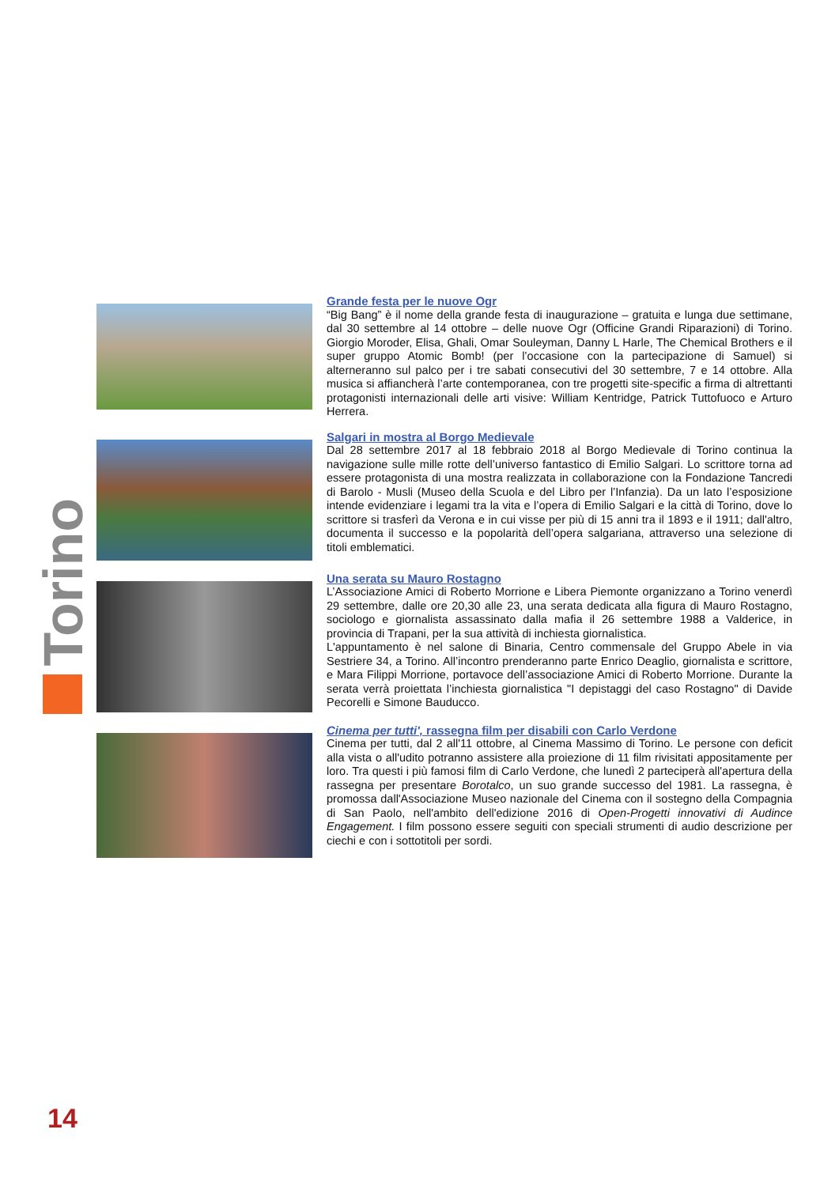Torino
Grande festa per le nuove Ogr
“Big Bang” è il nome della grande festa di inaugurazione – gratuita e lunga due settimane, dal 30 settembre al 14 ottobre – delle nuove Ogr (Officine Grandi Riparazioni) di Torino. Giorgio Moroder, Elisa, Ghali, Omar Souleyman, Danny L Harle, The Chemical Brothers e il super gruppo Atomic Bomb! (per l’occasione con la partecipazione di Samuel) si alterneranno sul palco per i tre sabati consecutivi del 30 settembre, 7 e 14 ottobre. Alla musica si affiancherà l’arte contemporanea, con tre progetti site-specific a firma di altrettanti protagonisti internazionali delle arti visive: William Kentridge, Patrick Tuttofuoco e Arturo Herrera.
Salgari in mostra al Borgo Medievale
Dal 28 settembre 2017 al 18 febbraio 2018 al Borgo Medievale di Torino continua la navigazione sulle mille rotte dell’universo fantastico di Emilio Salgari. Lo scrittore torna ad essere protagonista di una mostra realizzata in collaborazione con la Fondazione Tancredi di Barolo - Musli (Museo della Scuola e del Libro per l’Infanzia). Da un lato l’esposizione intende evidenziare i legami tra la vita e l’opera di Emilio Salgari e la città di Torino, dove lo scrittore si trasferì da Verona e in cui visse per più di 15 anni tra il 1893 e il 1911; dall'altro, documenta il successo e la popolarità dell’opera salgariana, attraverso una selezione di titoli emblematici.
Una serata su Mauro Rostagno
L’Associazione Amici di Roberto Morrione e Libera Piemonte organizzano a Torino venerdì 29 settembre, dalle ore 20,30 alle 23, una serata dedicata alla figura di Mauro Rostagno, sociologo e giornalista assassinato dalla mafia il 26 settembre 1988 a Valderice, in provincia di Trapani, per la sua attività di inchiesta giornalistica.
L'appuntamento è nel salone di Binaria, Centro commensale del Gruppo Abele in via Sestriere 34, a Torino. All’incontro prenderanno parte Enrico Deaglio, giornalista e scrittore, e Mara Filippi Morrione, portavoce dell’associazione Amici di Roberto Morrione. Durante la serata verrà proiettata l’inchiesta giornalistica "I depistaggi del caso Rostagno" di Davide Pecorelli e Simone Bauducco.
Cinema per tutti', rassegna film per disabili con Carlo Verdone
Cinema per tutti, dal 2 all'11 ottobre, al Cinema Massimo di Torino. Le persone con deficit alla vista o all'udito potranno assistere alla proiezione di 11 film rivisitati appositamente per loro. Tra questi i più famosi film di Carlo Verdone, che lunedì 2 parteciperà all'apertura della rassegna per presentare Borotalco, un suo grande successo del 1981. La rassegna, è promossa dall'Associazione Museo nazionale del Cinema con il sostegno della Compagnia di San Paolo, nell'ambito dell'edizione 2016 di Open-Progetti innovativi di Audince Engagement. I film possono essere seguiti con speciali strumenti di audio descrizione per ciechi e con i sottotitoli per sordi.
14